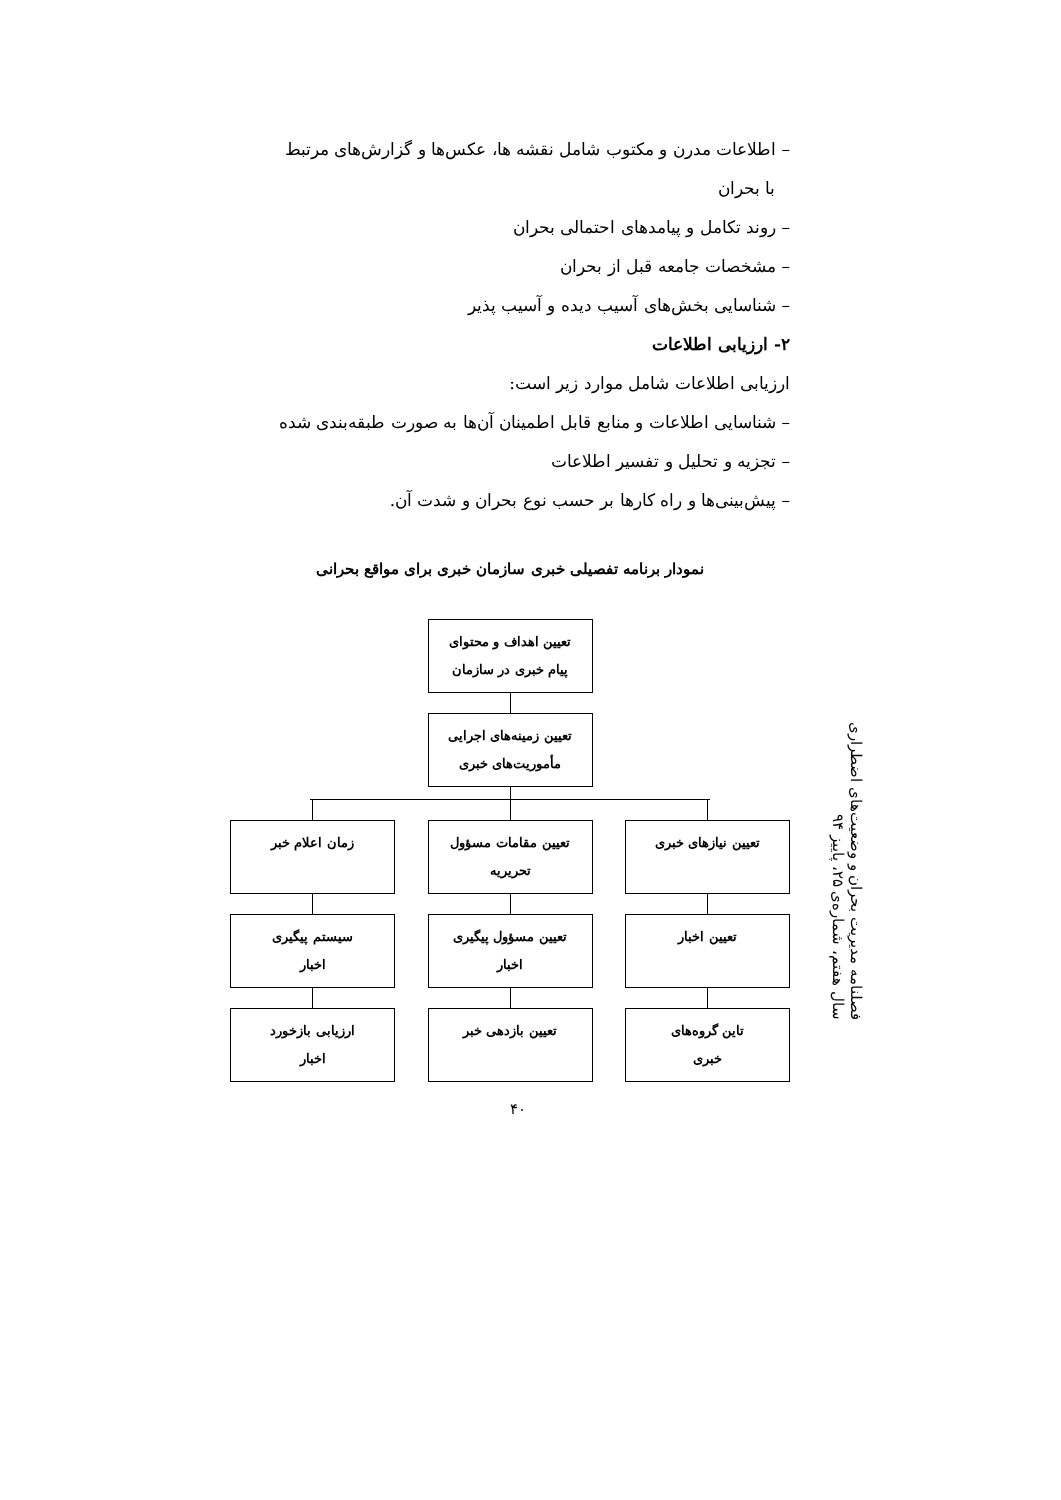فصلنامه مدیریت بحران و وضعیت‌های اضطراری
سال هفتم، شماره‌ی ۲۵، پاییز ۹۴
– اطلاعات مدرن و مکتوب شامل نقشه ها، عکس‌ها و گزارش‌های مرتبط
با بحران
– روند تکامل و پیامدهای احتمالی بحران
– مشخصات جامعه قبل از بحران
– شناسایی بخش‌های آسیب دیده و آسیب پذیر
۲- ارزیابی اطلاعات
ارزیابی اطلاعات شامل موارد زیر است:
– شناسایی اطلاعات و منابع قابل اطمینان آن‌ها به صورت طبقه‌بندی شده
– تجزیه و تحلیل و تفسیر اطلاعات
– پیش‌بینی‌ها و راه کارها بر حسب نوع بحران و شدت آن.
نمودار برنامه تفصیلی خبری سازمان خبری برای مواقع بحرانی
تعیین اهداف و محتوای
پیام خبری در سازمان
تعیین زمینه‌های اجرایی
مأموریت‌های خبری
تعیین نیازهای خبری
تعیین اخبار
تاین گروه‌های
خبری
تعیین مقامات مسؤول
تحریریه
تعیین مسؤول پیگیری
اخبار
تعیین بازدهی خبر
زمان اعلام خبر
سیستم پیگیری
اخبار
ارزیابی بازخورد
اخبار
۴۰